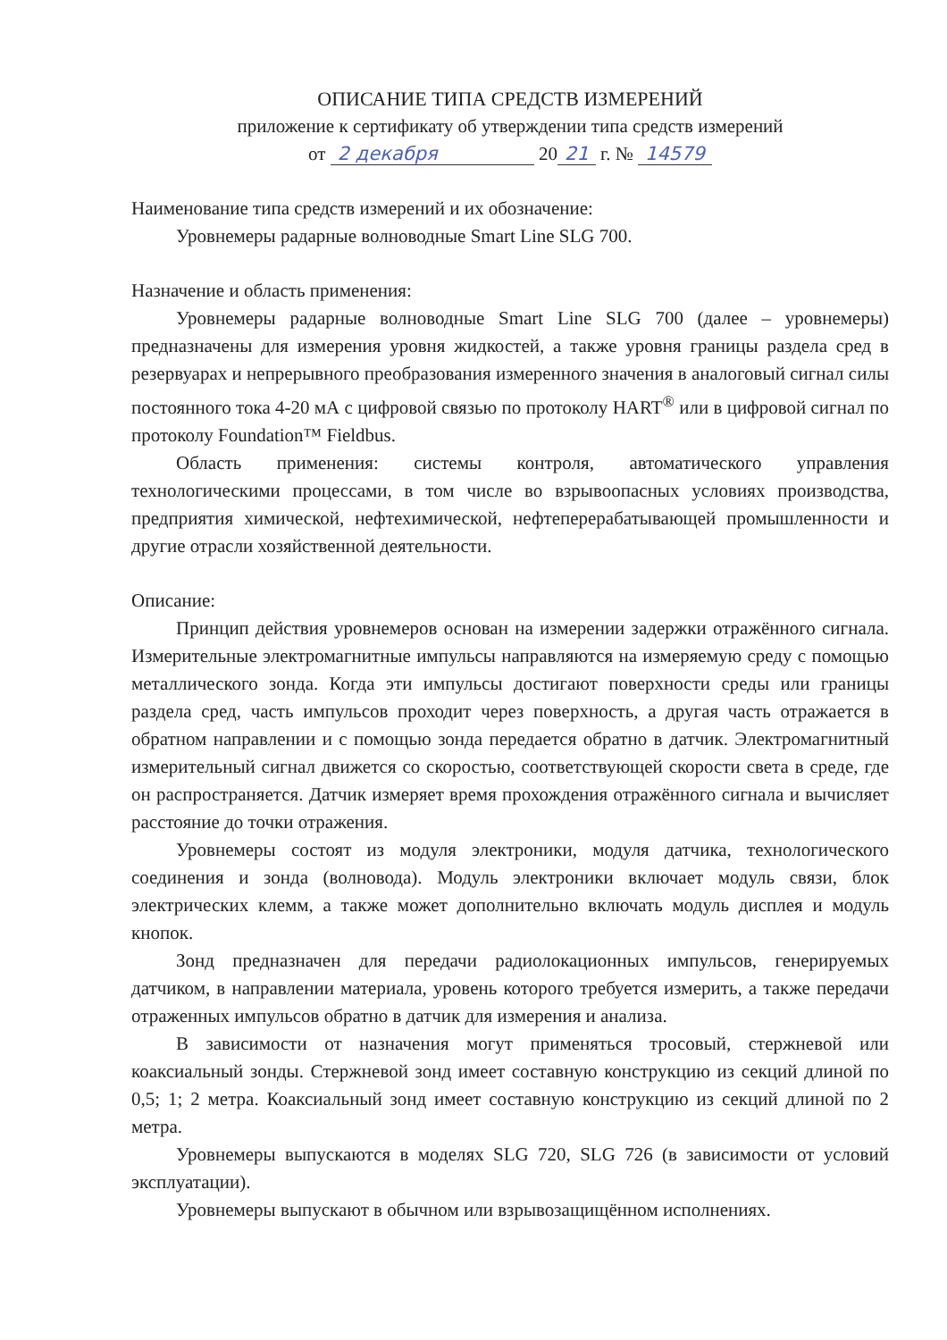ОПИСАНИЕ ТИПА СРЕДСТВ ИЗМЕРЕНИЙ
приложение к сертификату об утверждении типа средств измерений
от 2 декабря 20 21 г. № 14579
Наименование типа средств измерений и их обозначение:
Уровнемеры радарные волноводные Smart Line SLG 700.
Назначение и область применения:
Уровнемеры радарные волноводные Smart Line SLG 700 (далее – уровнемеры) предназначены для измерения уровня жидкостей, а также уровня границы раздела сред в резервуарах и непрерывного преобразования измеренного значения в аналоговый сигнал силы постоянного тока 4-20 мА с цифровой связью по протоколу HART<sup>®</sup> или в цифровой сигнал по протоколу Foundation™ Fieldbus.
Область применения: системы контроля, автоматического управления технологическими процессами, в том числе во взрывоопасных условиях производства, предприятия химической, нефтехимической, нефтеперерабатывающей промышленности и другие отрасли хозяйственной деятельности.
Описание:
Принцип действия уровнемеров основан на измерении задержки отражённого сигнала. Измерительные электромагнитные импульсы направляются на измеряемую среду с помощью металлического зонда. Когда эти импульсы достигают поверхности среды или границы раздела сред, часть импульсов проходит через поверхность, а другая часть отражается в обратном направлении и с помощью зонда передается обратно в датчик. Электромагнитный измерительный сигнал движется со скоростью, соответствующей скорости света в среде, где он распространяется. Датчик измеряет время прохождения отражённого сигнала и вычисляет расстояние до точки отражения.
Уровнемеры состоят из модуля электроники, модуля датчика, технологического соединения и зонда (волновода). Модуль электроники включает модуль связи, блок электрических клемм, а также может дополнительно включать модуль дисплея и модуль кнопок.
Зонд предназначен для передачи радиолокационных импульсов, генерируемых датчиком, в направлении материала, уровень которого требуется измерить, а также передачи отраженных импульсов обратно в датчик для измерения и анализа.
В зависимости от назначения могут применяться тросовый, стержневой или коаксиальный зонды. Стержневой зонд имеет составную конструкцию из секций длиной по 0,5; 1; 2 метра. Коаксиальный зонд имеет составную конструкцию из секций длиной по 2 метра.
Уровнемеры выпускаются в моделях SLG 720, SLG 726 (в зависимости от условий эксплуатации).
Уровнемеры выпускают в обычном или взрывозащищённом исполнениях.